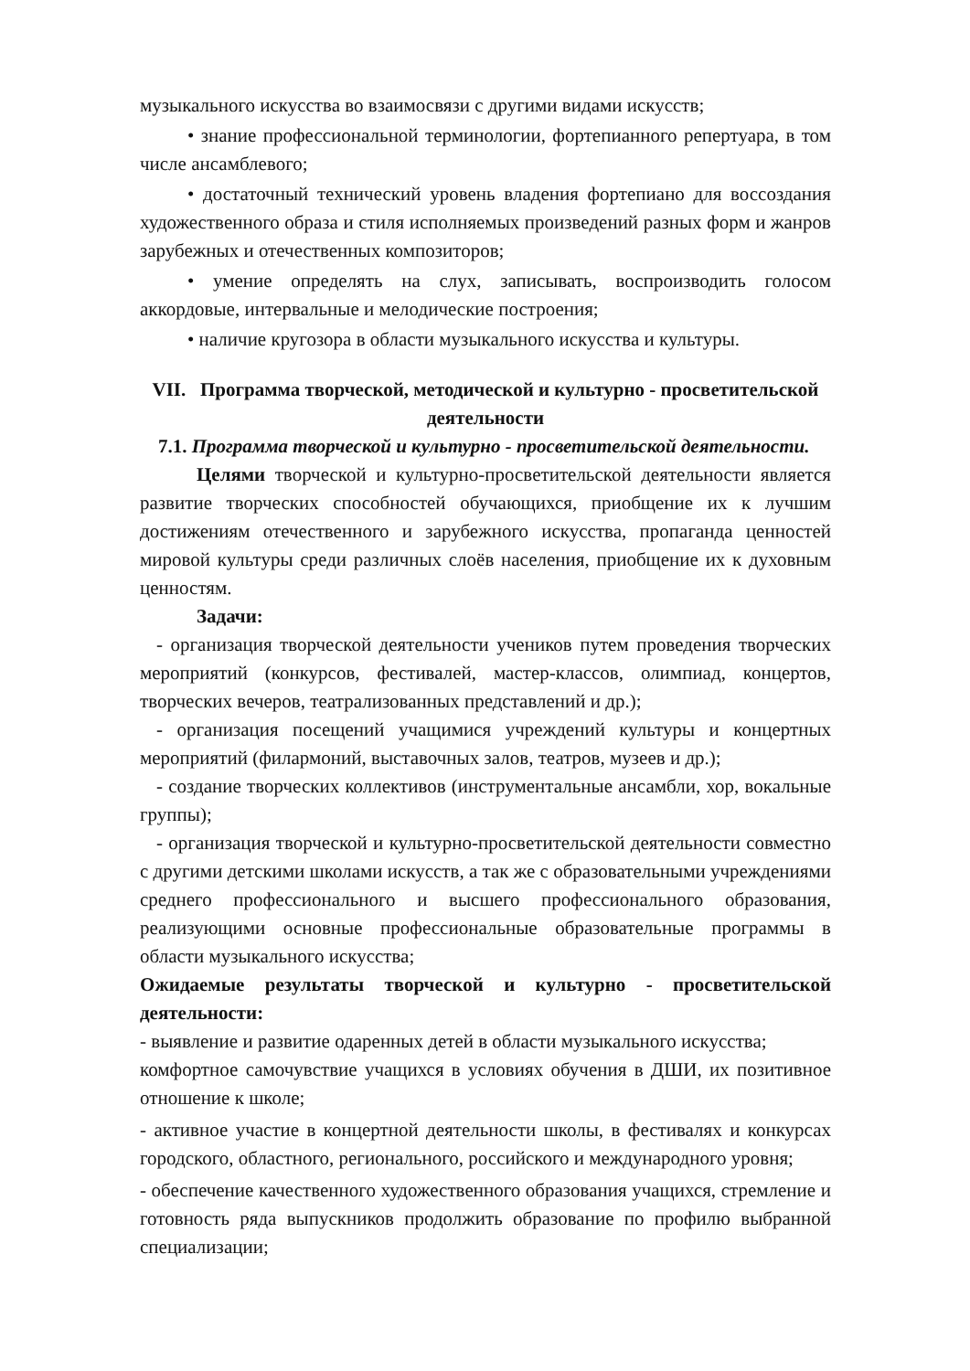музыкального искусства во взаимосвязи с другими видами искусств;
• знание профессиональной терминологии, фортепианного репертуара, в том числе ансамблевого;
• достаточный технический уровень владения фортепиано для воссоздания художественного образа и стиля исполняемых произведений разных форм и жанров зарубежных и отечественных композиторов;
• умение определять на слух, записывать, воспроизводить голосом аккордовые, интервальные и мелодические построения;
• наличие кругозора в области музыкального искусства и культуры.
VII. Программа творческой, методической и культурно - просветительской деятельности
7.1. Программа творческой и культурно - просветительской деятельности.
Целями творческой и культурно-просветительской деятельности является развитие творческих способностей обучающихся, приобщение их к лучшим достижениям отечественного и зарубежного искусства, пропаганда ценностей мировой культуры среди различных слоёв населения, приобщение их к духовным ценностям.
Задачи:
- организация творческой деятельности учеников путем проведения творческих мероприятий (конкурсов, фестивалей, мастер-классов, олимпиад, концертов, творческих вечеров, театрализованных представлений и др.);
- организация посещений учащимися учреждений культуры и концертных мероприятий (филармоний, выставочных залов, театров, музеев и др.);
- создание творческих коллективов (инструментальные ансамбли, хор, вокальные группы);
- организация творческой и культурно-просветительской деятельности совместно с другими детскими школами искусств, а так же с образовательными учреждениями среднего профессионального и высшего профессионального образования, реализующими основные профессиональные образовательные программы в области музыкального искусства;
Ожидаемые результаты творческой и культурно - просветительской деятельности:
- выявление и развитие одаренных детей в области музыкального искусства;
комфортное самочувствие учащихся в условиях обучения в ДШИ, их позитивное отношение к школе;
- активное участие в концертной деятельности школы, в фестивалях и конкурсах городского, областного, регионального, российского и международного уровня;
- обеспечение качественного художественного образования учащихся, стремление и готовность ряда выпускников продолжить образование по профилю выбранной специализации;